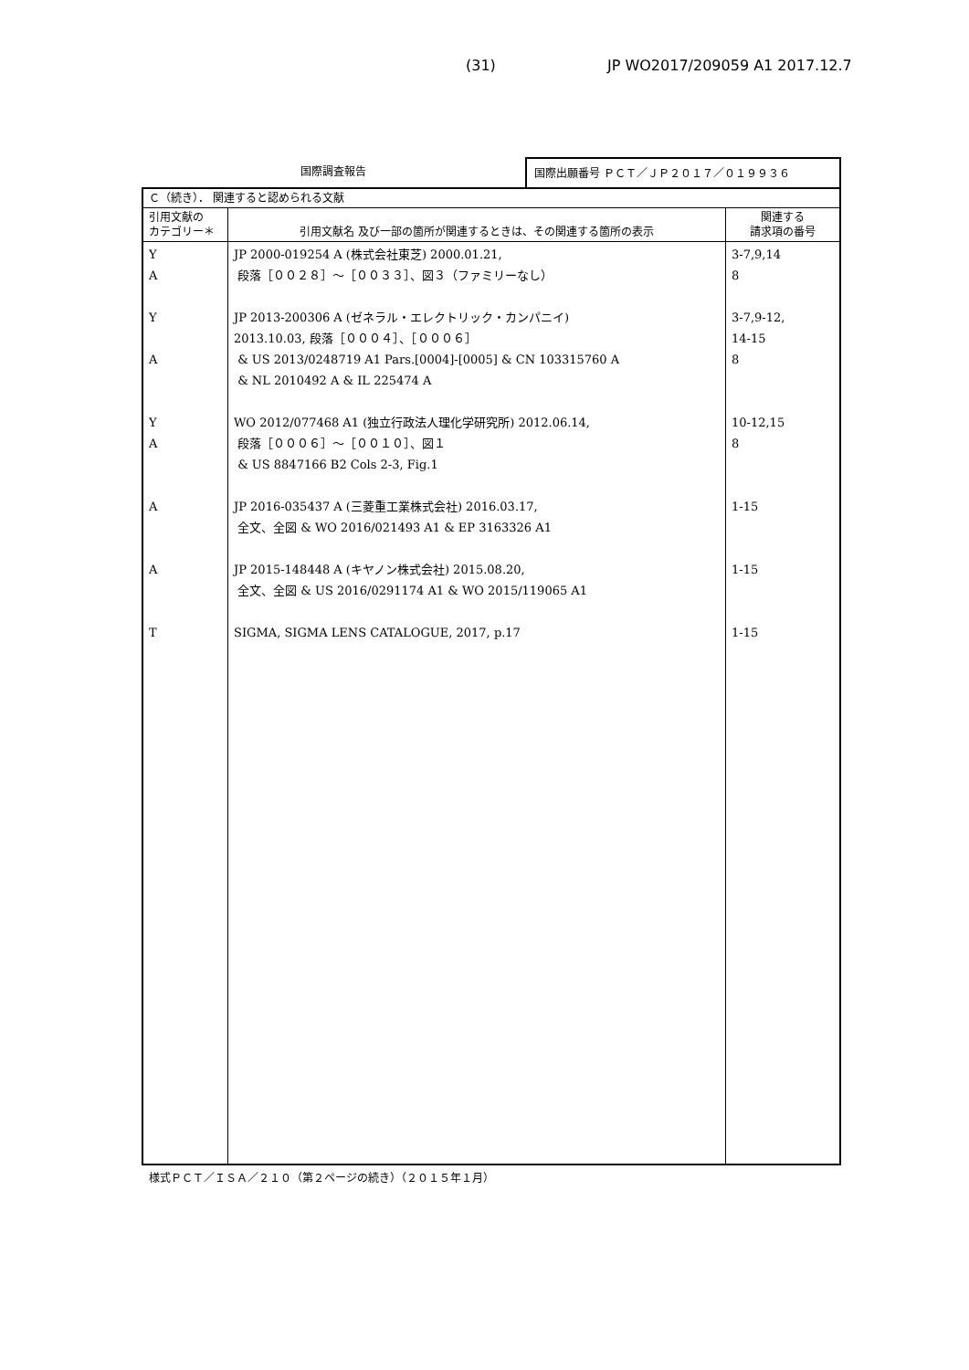(31) JP WO2017/209059 A1 2017.12.7
国際調査報告 国際出願番号 ＰＣＴ／ＪＰ２０１７／０１９９３６
| Ｃ（続き）． 関連すると認められる文献 | | |
| --- | --- | --- |
| 引用文献の カテゴリー＊ | 引用文献名 及び一部の箇所が関連するときは、その関連する箇所の表示 | 関連する 請求項の番号 |
| Y A Y A Y A A A T | JP 2000-019254 A (株式会社東芝) 2000.01.21, 段落［００２８］～［００３３］、図３（ファミリーなし） JP 2013-200306 A (ゼネラル・エレクトリック・カンパニイ) 2013.10.03, 段落［０００４］、［０００６］ & US 2013/0248719 A1 Pars.[0004]-[0005] & CN 103315760 A & NL 2010492 A & IL 225474 A WO 2012/077468 A1 (独立行政法人理化学研究所) 2012.06.14, 段落［０００６］～［００１０］、図１ & US 8847166 B2 Cols 2-3, Fig.1 JP 2016-035437 A (三菱重工業株式会社) 2016.03.17, 全文、全図 & WO 2016/021493 A1 & EP 3163326 A1 JP 2015-148448 A (キヤノン株式会社) 2015.08.20, 全文、全図 & US 2016/0291174 A1 & WO 2015/119065 A1 SIGMA, SIGMA LENS CATALOGUE, 2017, p.17 | 3-7,9,14 8 3-7,9-12, 14-15 8 10-12,15 8 1-15 1-15 1-15 |
様式ＰＣＴ／ＩＳＡ／２１０（第２ページの続き）（２０１５年１月）